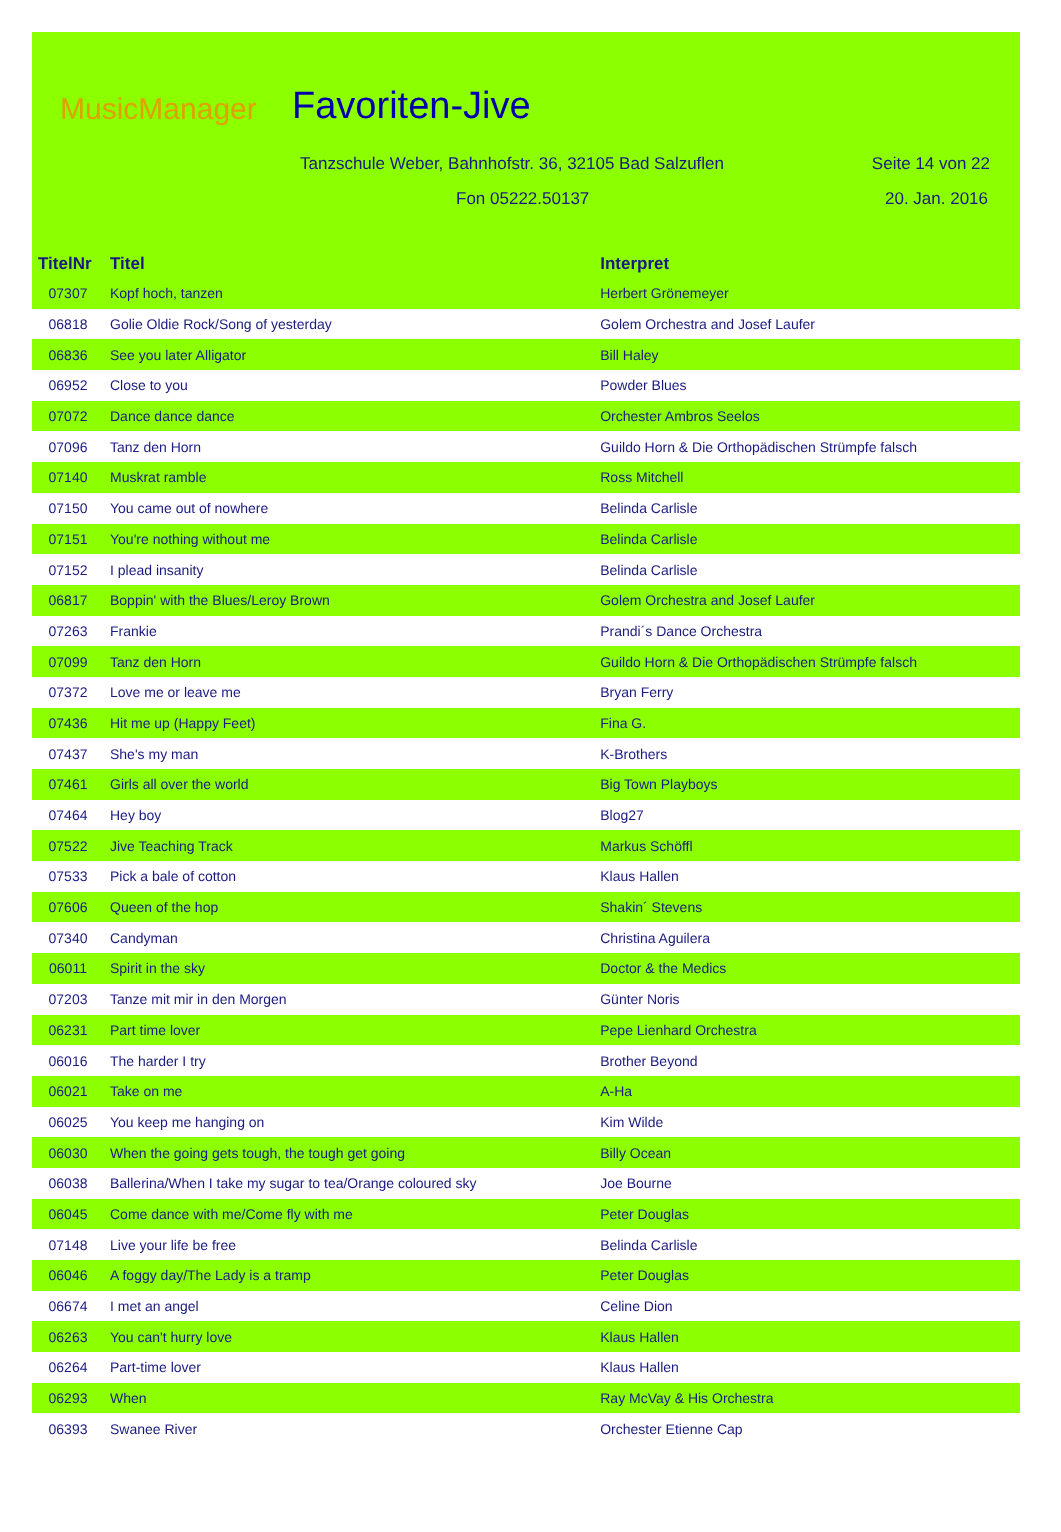MusicManager Favoriten-Jive
Tanzschule Weber, Bahnhofstr. 36, 32105 Bad Salzuflen
Seite 14 von 22
Fon 05222.50137 20. Jan. 2016
| TitelNr | Titel | Interpret |
| --- | --- | --- |
| 07307 | Kopf hoch, tanzen | Herbert Grönemeyer |
| 06818 | Golie Oldie Rock/Song of yesterday | Golem Orchestra and Josef Laufer |
| 06836 | See you later Alligator | Bill Haley |
| 06952 | Close to you | Powder Blues |
| 07072 | Dance dance dance | Orchester Ambros Seelos |
| 07096 | Tanz den Horn | Guildo Horn & Die Orthopädischen Strümpfe falsch |
| 07140 | Muskrat ramble | Ross Mitchell |
| 07150 | You came out of nowhere | Belinda Carlisle |
| 07151 | You're nothing without me | Belinda Carlisle |
| 07152 | I plead insanity | Belinda Carlisle |
| 06817 | Boppin' with the Blues/Leroy Brown | Golem Orchestra and Josef Laufer |
| 07263 | Frankie | Prandi´s Dance Orchestra |
| 07099 | Tanz den Horn | Guildo Horn & Die Orthopädischen Strümpfe falsch |
| 07372 | Love me or leave me | Bryan Ferry |
| 07436 | Hit me up (Happy Feet) | Fina G. |
| 07437 | She's my man | K-Brothers |
| 07461 | Girls all over the world | Big Town Playboys |
| 07464 | Hey boy | Blog27 |
| 07522 | Jive Teaching Track | Markus Schöffl |
| 07533 | Pick a bale of cotton | Klaus Hallen |
| 07606 | Queen of the hop | Shakin´ Stevens |
| 07340 | Candyman | Christina Aguilera |
| 06011 | Spirit in the sky | Doctor & the Medics |
| 07203 | Tanze mit mir in den Morgen | Günter Noris |
| 06231 | Part time lover | Pepe Lienhard Orchestra |
| 06016 | The harder I try | Brother Beyond |
| 06021 | Take on me | A-Ha |
| 06025 | You keep me hanging on | Kim Wilde |
| 06030 | When the going gets tough, the tough get going | Billy Ocean |
| 06038 | Ballerina/When I take my sugar to tea/Orange coloured sky | Joe Bourne |
| 06045 | Come dance with me/Come fly with me | Peter Douglas |
| 07148 | Live your life be free | Belinda Carlisle |
| 06046 | A foggy day/The Lady is a tramp | Peter Douglas |
| 06674 | I met an angel | Celine Dion |
| 06263 | You can't hurry love | Klaus Hallen |
| 06264 | Part-time lover | Klaus Hallen |
| 06293 | When | Ray McVay & His Orchestra |
| 06393 | Swanee River | Orchester Etienne Cap |